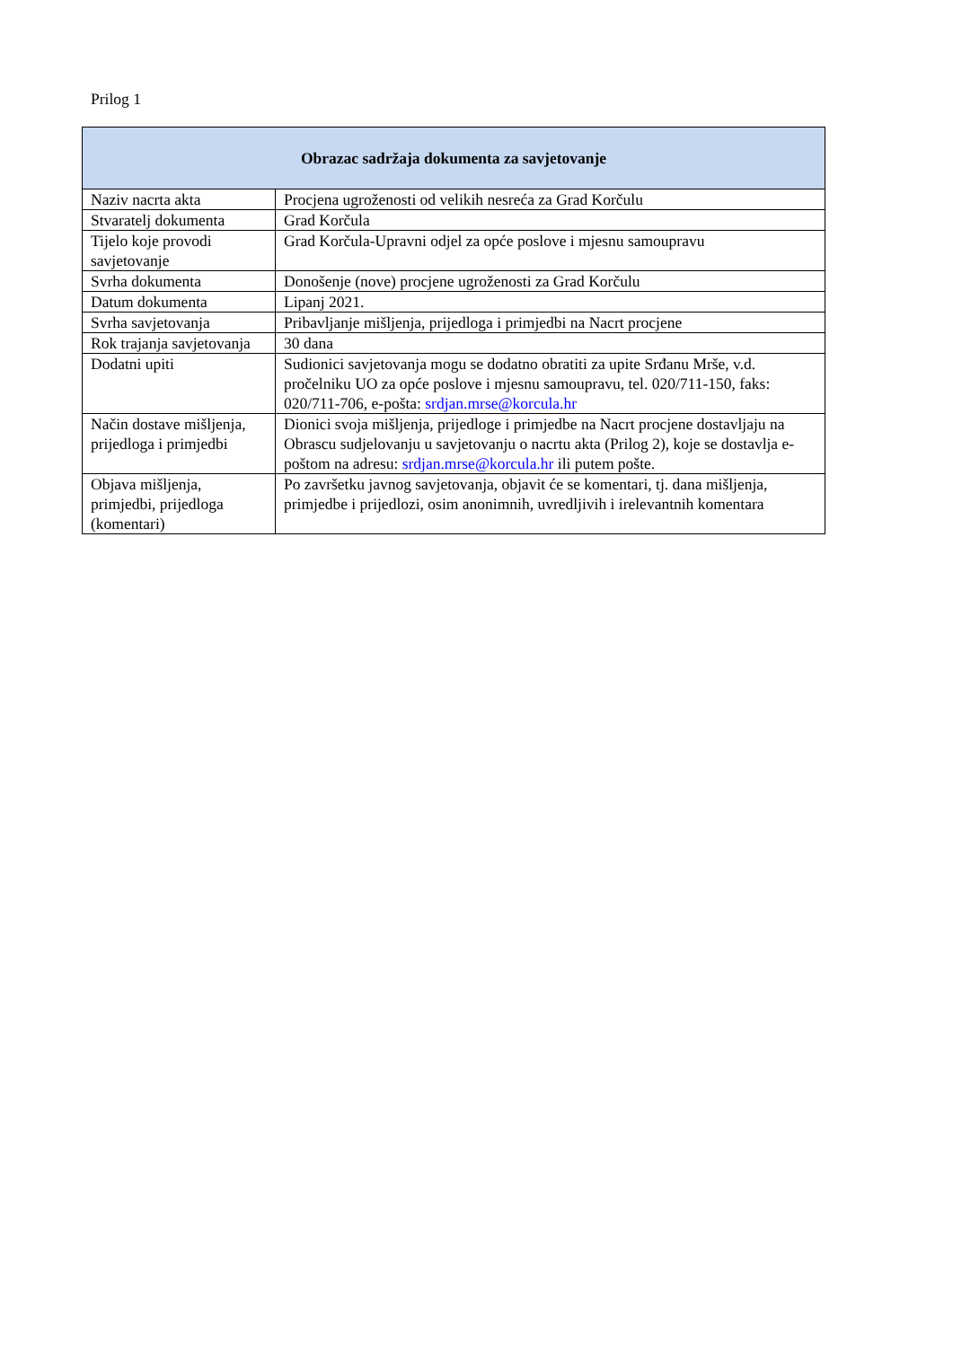Prilog 1
| Obrazac sadržaja dokumenta za savjetovanje | |
| --- | --- |
| Naziv nacrta akta | Procjena ugroženosti od velikih nesreća za Grad Korčulu |
| Stvaratelj dokumenta | Grad Korčula |
| Tijelo koje provodi savjetovanje | Grad Korčula-Upravni odjel za opće poslove i mjesnu samoupravu |
| Svrha dokumenta | Donošenje (nove) procjene ugroženosti za Grad Korčulu |
| Datum dokumenta | Lipanj 2021. |
| Svrha savjetovanja | Pribavljanje mišljenja, prijedloga i primjedbi na Nacrt procjene |
| Rok trajanja savjetovanja | 30 dana |
| Dodatni upiti | Sudionici savjetovanja mogu se dodatno obratiti za upite Srđanu Mrše, v.d. pročelniku UO za opće poslove i mjesnu samoupravu, tel. 020/711-150, faks: 020/711-706, e-pošta: srdjan.mrse@korcula.hr |
| Način dostave mišljenja, prijedloga i primjedbi | Dionici svoja mišljenja, prijedloge i primjedbe na Nacrt procjene dostavljaju na Obrascu sudjelovanju u savjetovanju o nacrtu akta (Prilog 2), koje se dostavlja e-poštom na adresu: srdjan.mrse@korcula.hr ili putem pošte. |
| Objava mišljenja, primjedbi, prijedloga (komentari) | Po završetku javnog savjetovanja, objavit će se komentari, tj. dana mišljenja, primjedbe i prijedlozi, osim anonimnih, uvredljivih i irelevantnih komentara |